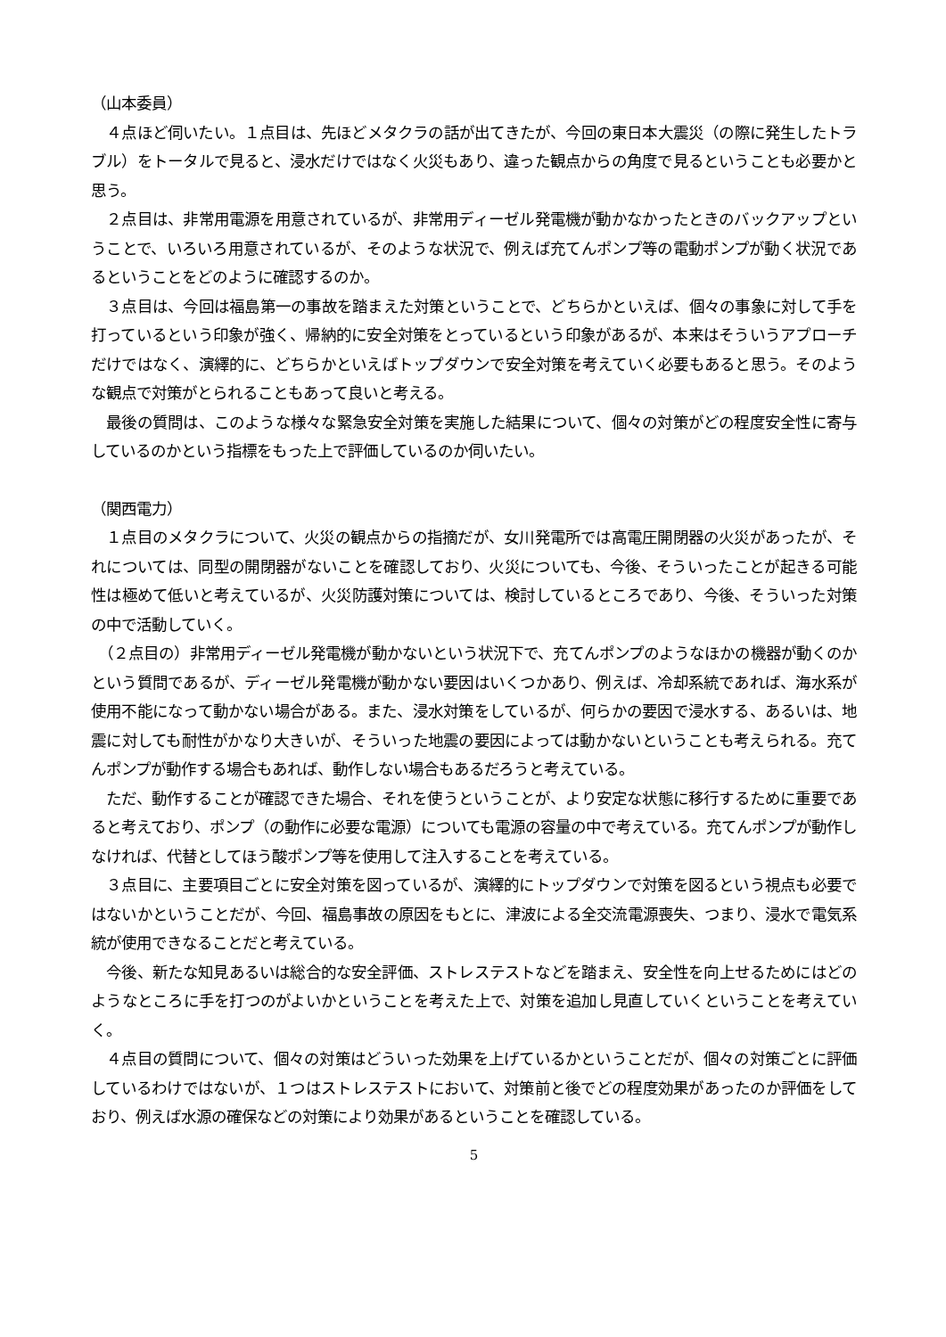（山本委員）
　４点ほど伺いたい。１点目は、先ほどメタクラの話が出てきたが、今回の東日本大震災（の際に発生したトラブル）をトータルで見ると、浸水だけではなく火災もあり、違った観点からの角度で見るということも必要かと思う。
　２点目は、非常用電源を用意されているが、非常用ディーゼル発電機が動かなかったときのバックアップということで、いろいろ用意されているが、そのような状況で、例えば充てんポンプ等の電動ポンプが動く状況であるということをどのように確認するのか。
　３点目は、今回は福島第一の事故を踏まえた対策ということで、どちらかといえば、個々の事象に対して手を打っているという印象が強く、帰納的に安全対策をとっているという印象があるが、本来はそういうアプローチだけではなく、演繹的に、どちらかといえばトップダウンで安全対策を考えていく必要もあると思う。そのような観点で対策がとられることもあって良いと考える。
　最後の質問は、このような様々な緊急安全対策を実施した結果について、個々の対策がどの程度安全性に寄与しているのかという指標をもった上で評価しているのか伺いたい。
（関西電力）
　１点目のメタクラについて、火災の観点からの指摘だが、女川発電所では高電圧開閉器の火災があったが、それについては、同型の開閉器がないことを確認しており、火災についても、今後、そういったことが起きる可能性は極めて低いと考えているが、火災防護対策については、検討しているところであり、今後、そういった対策の中で活動していく。
　（２点目の）非常用ディーゼル発電機が動かないという状況下で、充てんポンプのようなほかの機器が動くのかという質問であるが、ディーゼル発電機が動かない要因はいくつかあり、例えば、冷却系統であれば、海水系が使用不能になって動かない場合がある。また、浸水対策をしているが、何らかの要因で浸水する、あるいは、地震に対しても耐性がかなり大きいが、そういった地震の要因によっては動かないということも考えられる。充てんポンプが動作する場合もあれば、動作しない場合もあるだろうと考えている。
　ただ、動作することが確認できた場合、それを使うということが、より安定な状態に移行するために重要であると考えており、ポンプ（の動作に必要な電源）についても電源の容量の中で考えている。充てんポンプが動作しなければ、代替としてほう酸ポンプ等を使用して注入することを考えている。
　３点目に、主要項目ごとに安全対策を図っているが、演繹的にトップダウンで対策を図るという視点も必要ではないかということだが、今回、福島事故の原因をもとに、津波による全交流電源喪失、つまり、浸水で電気系統が使用できなることだと考えている。
　今後、新たな知見あるいは総合的な安全評価、ストレステストなどを踏まえ、安全性を向上せるためにはどのようなところに手を打つのがよいかということを考えた上で、対策を追加し見直していくということを考えていく。
　４点目の質問について、個々の対策はどういった効果を上げているかということだが、個々の対策ごとに評価しているわけではないが、１つはストレステストにおいて、対策前と後でどの程度効果があったのか評価をしており、例えば水源の確保などの対策により効果があるということを確認している。
5